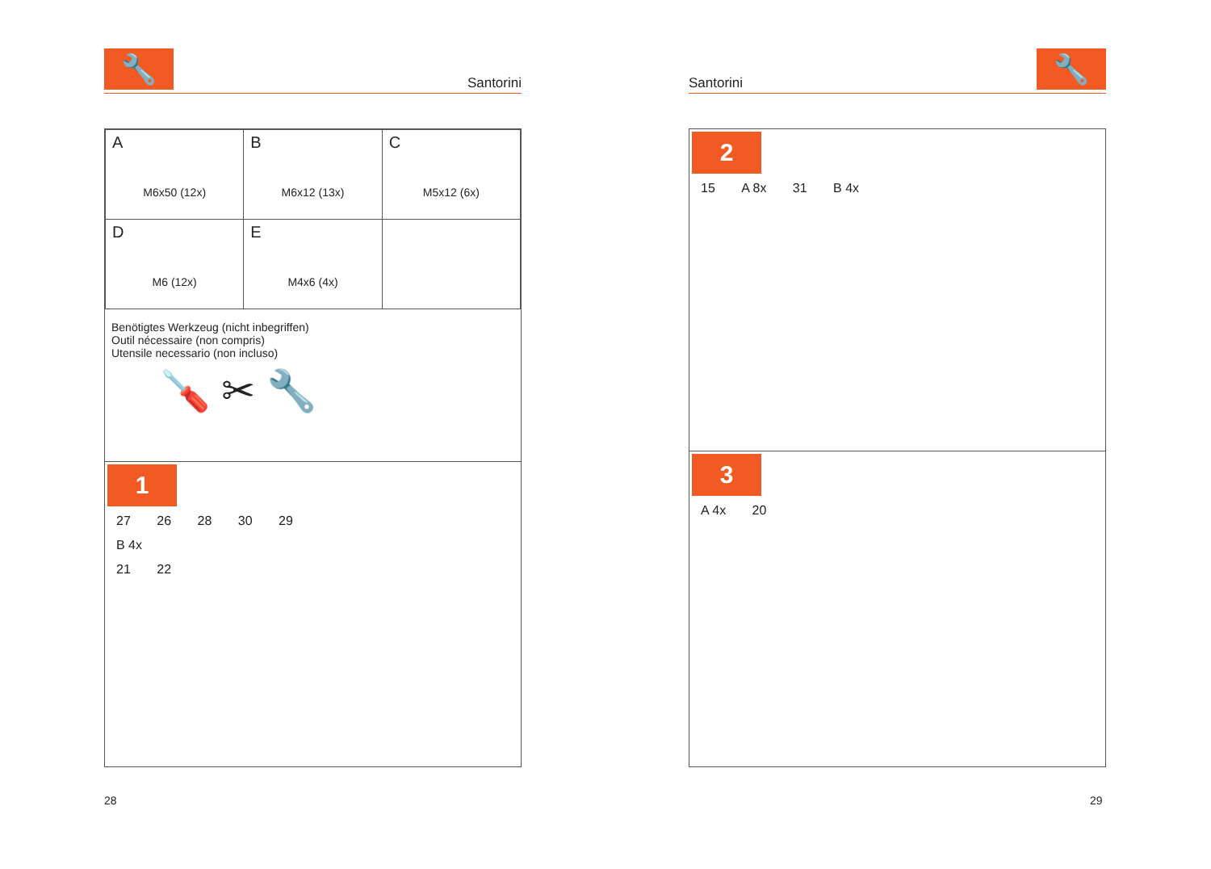🔧 Santorini
| A M6x50 (12x) | B M6x12 (13x) | C M5x12 (6x) |
| D M6 (12x) | E M4x6 (4x) | |
Benötigtes Werkzeug (nicht inbegriffen)
Outil nécessaire (non compris)
Utensile necessario (non incluso)
🪛 ✂ 🔧
1
27 26 28 30 29
B 4x
21 22
28
Santorini 🔧
2
15 A 8x 31 B 4x
3
A 4x 20
29